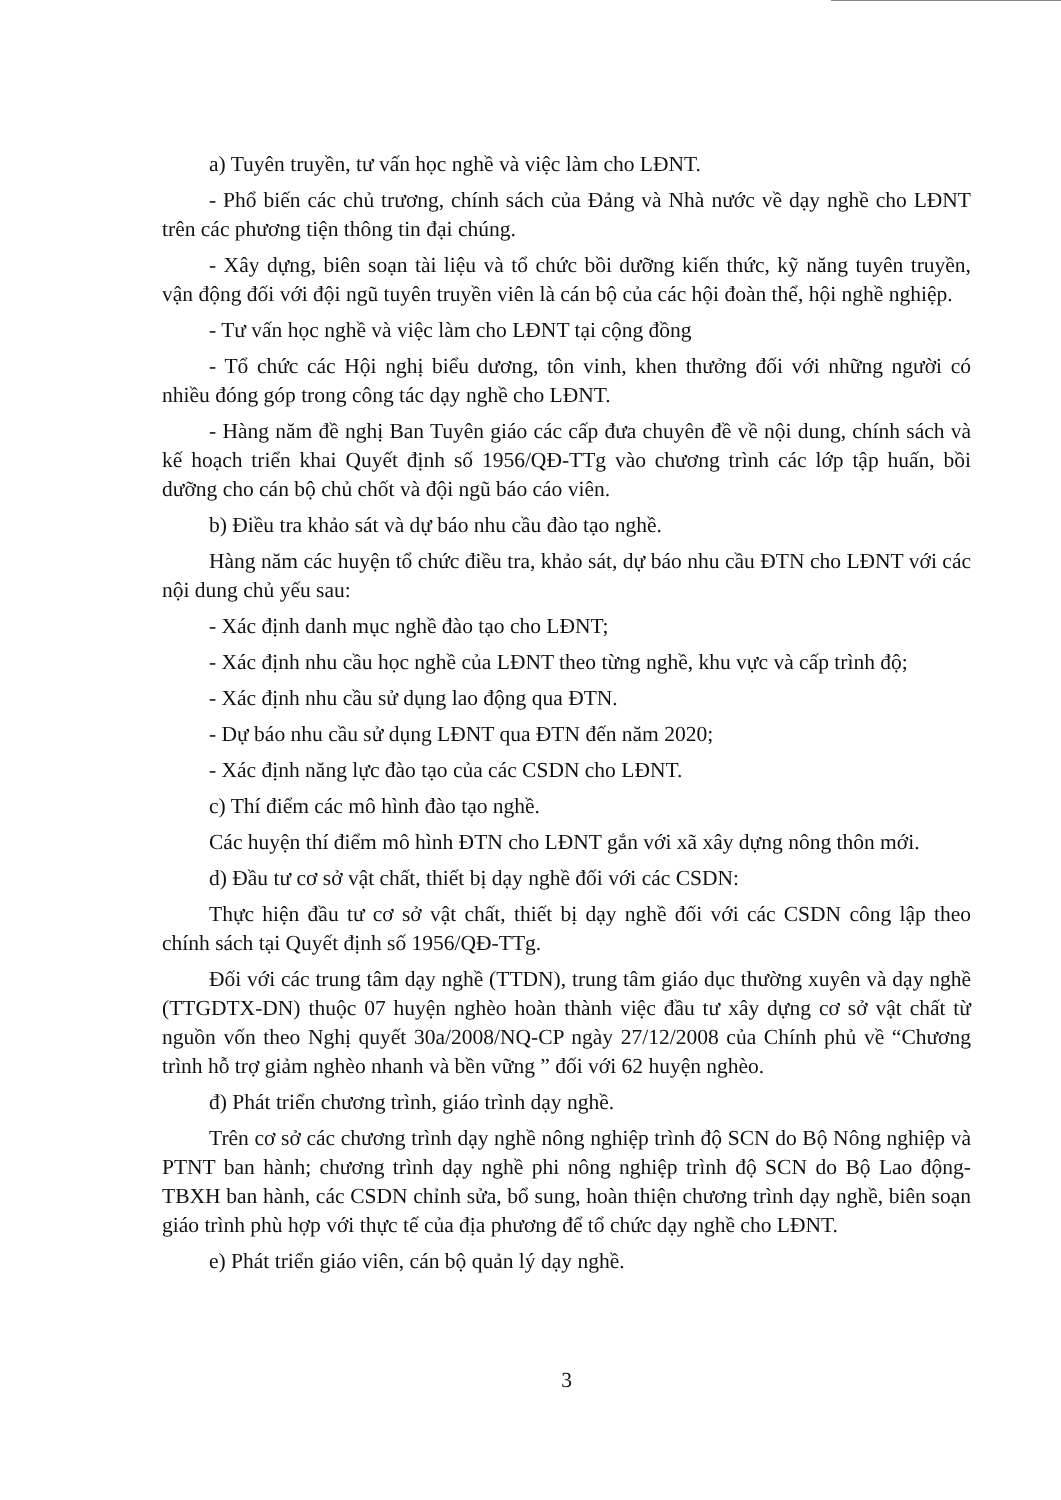a) Tuyên truyền, tư vấn học nghề và việc làm cho LĐNT.
- Phổ biến các chủ trương, chính sách của Đảng và Nhà nước về dạy nghề cho LĐNT trên các phương tiện thông tin đại chúng.
- Xây dựng, biên soạn tài liệu và tổ chức bồi dưỡng kiến thức, kỹ năng tuyên truyền, vận động đối với đội ngũ tuyên truyền viên là cán bộ của các hội đoàn thể, hội nghề nghiệp.
- Tư vấn học nghề và việc làm cho LĐNT tại cộng đồng
- Tổ chức các Hội nghị biểu dương, tôn vinh, khen thưởng đối với những người có nhiều đóng góp trong công tác dạy nghề cho LĐNT.
- Hàng năm đề nghị Ban Tuyên giáo các cấp đưa chuyên đề về nội dung, chính sách và kế hoạch triển khai Quyết định số 1956/QĐ-TTg vào chương trình các lớp tập huấn, bồi dưỡng cho cán bộ chủ chốt và đội ngũ báo cáo viên.
b) Điều tra khảo sát và dự báo nhu cầu đào tạo nghề.
Hàng năm các huyện tổ chức điều tra, khảo sát, dự báo nhu cầu ĐTN cho LĐNT với các nội dung chủ yếu sau:
- Xác định danh mục nghề đào tạo cho LĐNT;
- Xác định nhu cầu học nghề của LĐNT theo từng nghề, khu vực và cấp trình độ;
- Xác định nhu cầu sử dụng lao động qua ĐTN.
- Dự báo nhu cầu sử dụng LĐNT qua ĐTN đến năm 2020;
- Xác định năng lực đào tạo của các CSDN cho LĐNT.
c) Thí điểm các mô hình đào tạo nghề.
Các huyện thí điểm mô hình ĐTN cho LĐNT gắn với xã xây dựng nông thôn mới.
d) Đầu tư cơ sở vật chất, thiết bị dạy nghề đối với các CSDN:
Thực hiện đầu tư cơ sở vật chất, thiết bị dạy nghề đối với các CSDN công lập theo chính sách tại Quyết định số 1956/QĐ-TTg.
Đối với các trung tâm dạy nghề (TTDN), trung tâm giáo dục thường xuyên và dạy nghề (TTGDTX-DN) thuộc 07 huyện nghèo hoàn thành việc đầu tư xây dựng cơ sở vật chất từ nguồn vốn theo Nghị quyết 30a/2008/NQ-CP ngày 27/12/2008 của Chính phủ về “Chương trình hỗ trợ giảm nghèo nhanh và bền vững ” đối với 62 huyện nghèo.
đ) Phát triển chương trình, giáo trình dạy nghề.
Trên cơ sở các chương trình dạy nghề nông nghiệp trình độ SCN do Bộ Nông nghiệp và PTNT ban hành; chương trình dạy nghề phi nông nghiệp trình độ SCN do Bộ Lao động-TBXH ban hành, các CSDN chỉnh sửa, bổ sung, hoàn thiện chương trình dạy nghề, biên soạn giáo trình phù hợp với thực tế của địa phương để tổ chức dạy nghề cho LĐNT.
e) Phát triển giáo viên, cán bộ quản lý dạy nghề.
3